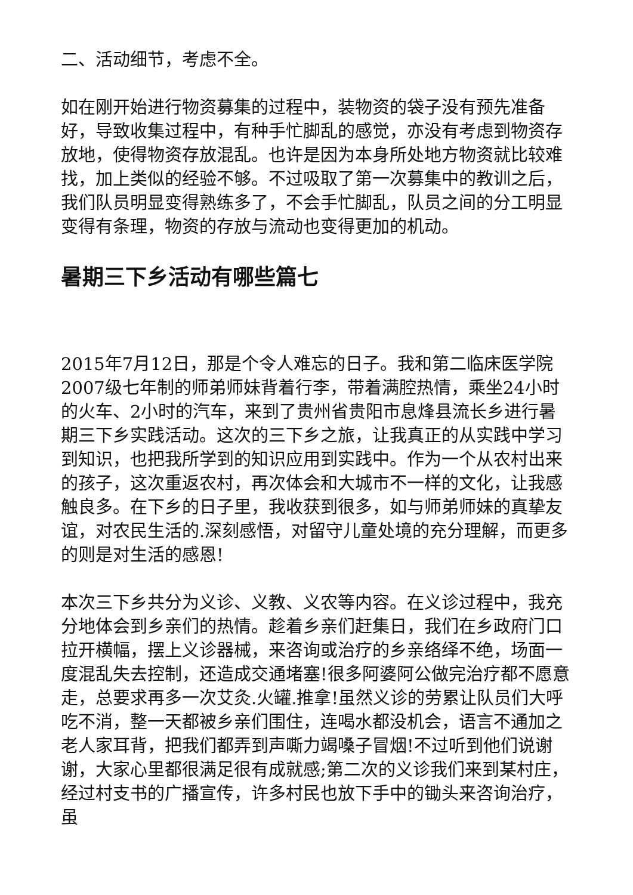二、活动细节，考虑不全。
如在刚开始进行物资募集的过程中，装物资的袋子没有预先准备好，导致收集过程中，有种手忙脚乱的感觉，亦没有考虑到物资存放地，使得物资存放混乱。也许是因为本身所处地方物资就比较难找，加上类似的经验不够。不过吸取了第一次募集中的教训之后，我们队员明显变得熟练多了，不会手忙脚乱，队员之间的分工明显变得有条理，物资的存放与流动也变得更加的机动。
暑期三下乡活动有哪些篇七
2015年7月12日，那是个令人难忘的日子。我和第二临床医学院2007级七年制的师弟师妹背着行李，带着满腔热情，乘坐24小时的火车、2小时的汽车，来到了贵州省贵阳市息烽县流长乡进行暑期三下乡实践活动。这次的三下乡之旅，让我真正的从实践中学习到知识，也把我所学到的知识应用到实践中。作为一个从农村出来的孩子，这次重返农村，再次体会和大城市不一样的文化，让我感触良多。在下乡的日子里，我收获到很多，如与师弟师妹的真挚友谊，对农民生活的.深刻感悟，对留守儿童处境的充分理解，而更多的则是对生活的感恩!
本次三下乡共分为义诊、义教、义农等内容。在义诊过程中，我充分地体会到乡亲们的热情。趁着乡亲们赶集日，我们在乡政府门口拉开横幅，摆上义诊器械，来咨询或治疗的乡亲络绎不绝，场面一度混乱失去控制，还造成交通堵塞!很多阿婆阿公做完治疗都不愿意走，总要求再多一次艾灸.火罐.推拿!虽然义诊的劳累让队员们大呼吃不消，整一天都被乡亲们围住，连喝水都没机会，语言不通加之老人家耳背，把我们都弄到声嘶力竭嗓子冒烟!不过听到他们说谢谢，大家心里都很满足很有成就感;第二次的义诊我们来到某村庄，经过村支书的广播宣传，许多村民也放下手中的锄头来咨询治疗，虽